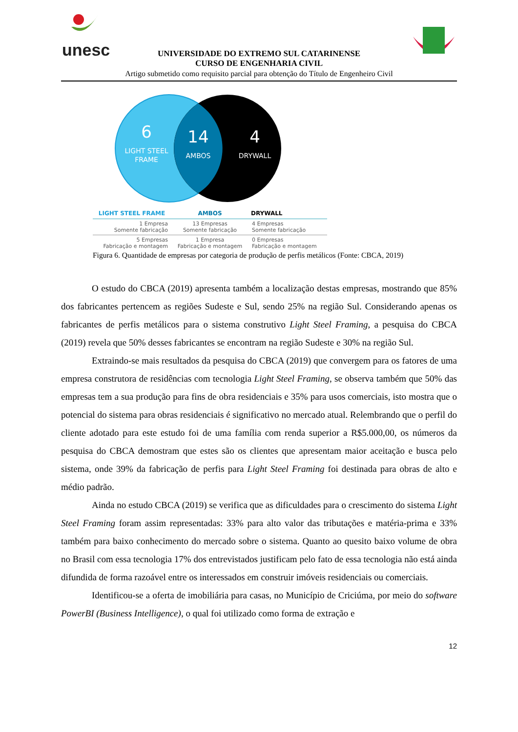unesc
UNIVERSIDADE DO EXTREMO SUL CATARINENSE
CURSO DE ENGENHARIA CIVIL
Artigo submetido como requisito parcial para obtenção do Título de Engenheiro Civil
6
LIGHT STEEL
FRAME
14
AMBOS
4
DRYWALL
| LIGHT STEEL FRAME | AMBOS | DRYWALL |
| --- | --- | --- |
| 1 Empresa Somente fabricação | 13 Empresas Somente fabricação | 4 Empresas Somente fabricação |
| 5 Empresas Fabricação e montagem | 1 Empresa Fabricação e montagem | 0 Empresas Fabricação e montagem |
Figura 6. Quantidade de empresas por categoria de produção de perfis metálicos (Fonte: CBCA, 2019)
O estudo do CBCA (2019) apresenta também a localização destas empresas, mostrando que 85% dos fabricantes pertencem as regiões Sudeste e Sul, sendo 25% na região Sul. Considerando apenas os fabricantes de perfis metálicos para o sistema construtivo Light Steel Framing, a pesquisa do CBCA (2019) revela que 50% desses fabricantes se encontram na região Sudeste e 30% na região Sul.
Extraindo-se mais resultados da pesquisa do CBCA (2019) que convergem para os fatores de uma empresa construtora de residências com tecnologia Light Steel Framing, se observa também que 50% das empresas tem a sua produção para fins de obra residenciais e 35% para usos comerciais, isto mostra que o potencial do sistema para obras residenciais é significativo no mercado atual. Relembrando que o perfil do cliente adotado para este estudo foi de uma família com renda superior a R$5.000,00, os números da pesquisa do CBCA demostram que estes são os clientes que apresentam maior aceitação e busca pelo sistema, onde 39% da fabricação de perfis para Light Steel Framing foi destinada para obras de alto e médio padrão.
Ainda no estudo CBCA (2019) se verifica que as dificuldades para o crescimento do sistema Light Steel Framing foram assim representadas: 33% para alto valor das tributações e matéria-prima e 33% também para baixo conhecimento do mercado sobre o sistema. Quanto ao quesito baixo volume de obra no Brasil com essa tecnologia 17% dos entrevistados justificam pelo fato de essa tecnologia não está ainda difundida de forma razoável entre os interessados em construir imóveis residenciais ou comerciais.
Identificou-se a oferta de imobiliária para casas, no Município de Criciúma, por meio do software PowerBI (Business Intelligence), o qual foi utilizado como forma de extração e
12